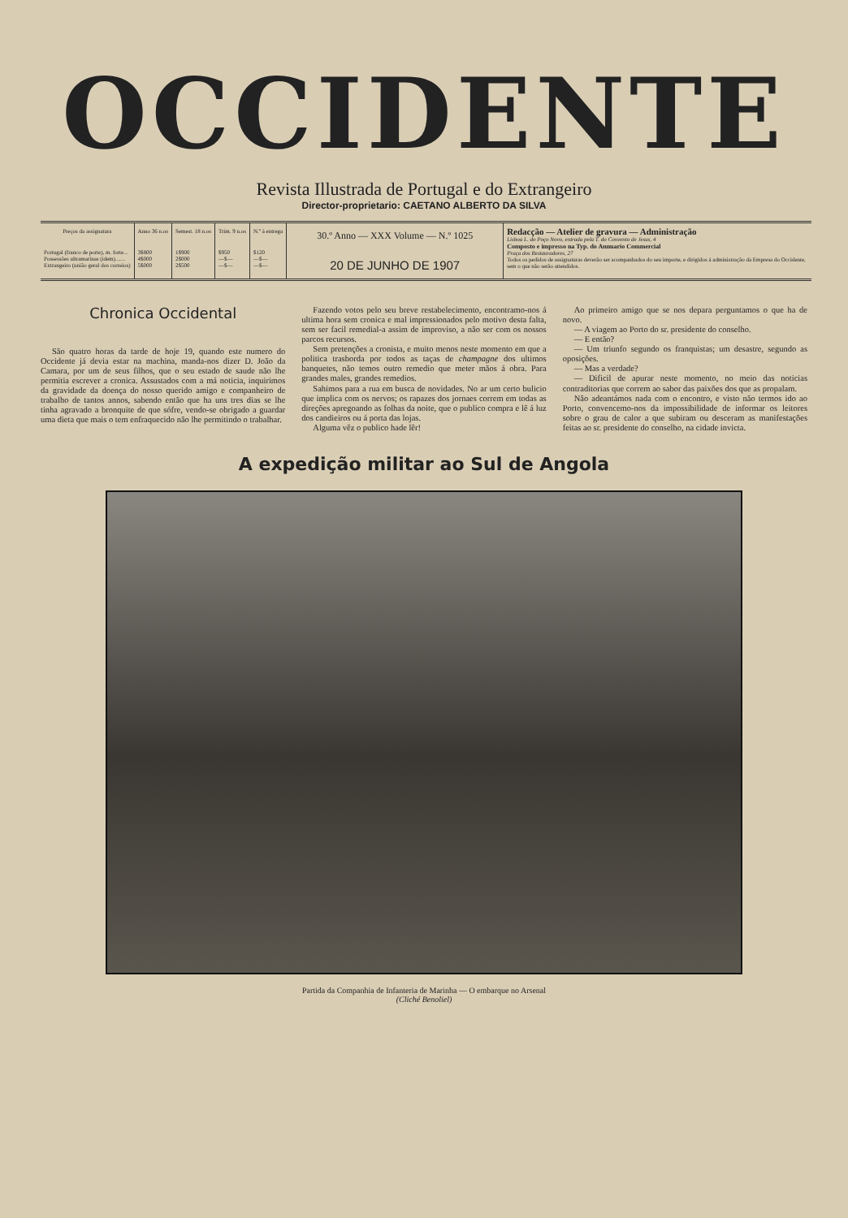OCCIDENTE
Revista Illustrada de Portugal e do Extrangeiro
Director-proprietario: CAETANO ALBERTO DA SILVA
| Preços da assignatura | Anno 36 n.os | Semest. 18 n.os | Trim. 9 n.os | N.º á entrega |
| --- | --- | --- | --- | --- |
| Portugal (franco de porte), m. forte... Possessões ultramarinas (idem)....... Extrangeiro (união geral dos correios) | 3$800 4$000 5$000 | 1$900 2$000 2$500 | $950 —$— —$— | $120 —$— —$— |
30.º Anno — XXX Volume — N.º 1025
20 DE JUNHO DE 1907
Redacção — Atelier de gravura — Administração
Lisboa L. do Poço Novo, entrada pela T. do Convento de Jesus, 4
Composto e impresso na Typ. do Annuario Commercial
Praça dos Restauradores, 27
Todos os pedidos de assignaturas deverão ser acompanhados do seu importe, e dirigidos á administração da Empresa do Occidente, sem o que não serão attendidos.
Chronica Occidental
São quatro horas da tarde de hoje 19, quando este numero do Occidente já devia estar na machina, manda-nos dizer D. João da Camara, por um de seus filhos, que o seu estado de saude não lhe permitia escrever a cronica. Assustados com a má noticia, inquirimos da gravidade da doença do nosso querido amigo e companheiro de trabalho de tantos annos, sabendo então que ha uns tres dias se lhe tinha agravado a bronquite de que sófre, vendo-se obrigado a guardar uma dieta que mais o tem enfraquecido não lhe permitindo o trabalhar.
Fazendo votos pelo seu breve restabelecimento, encontramo-nos á ultima hora sem cronica e mal impressionados pelo motivo desta falta, sem ser facil remedial-a assim de improviso, a não ser com os nossos parcos recursos.
Sem pretenções a cronista, e muito menos neste momento em que a politica trasborda por todos as taças de champagne dos ultimos banquetes, não temos outro remedio que meter mãos á obra. Para grandes males, grandes remedios.
Sahimos para a rua em busca de novidades. No ar um certo bulicio que implica com os nervos; os rapazes dos jornaes correm em todas as direções apregoando as folhas da noite, que o publico compra e lê á luz dos candieiros ou á porta das lojas.
Alguma vêz o publico hade lêr!
Ao primeiro amigo que se nos depara perguntamos o que ha de novo.
— A viagem ao Porto do sr. presidente do conselho.
— E então?
— Um triunfo segundo os franquistas; um desastre, segundo as oposições.
— Mas a verdade?
— Dificil de apurar neste momento, no meio das noticias contraditorias que correm ao sabor das paixões dos que as propalam.
Não adeantámos nada com o encontro, e visto não termos ido ao Porto, convencemo-nos da impossibilidade de informar os leitores sobre o grau de calor a que subiram ou desceram as manifestações feitas ao sr. presidente do conselho, na cidade invicta.
A expedição militar ao Sul de Angola
Partida da Companhia de Infanteria de Marinha — O embarque no Arsenal
(Cliché Benoliel)